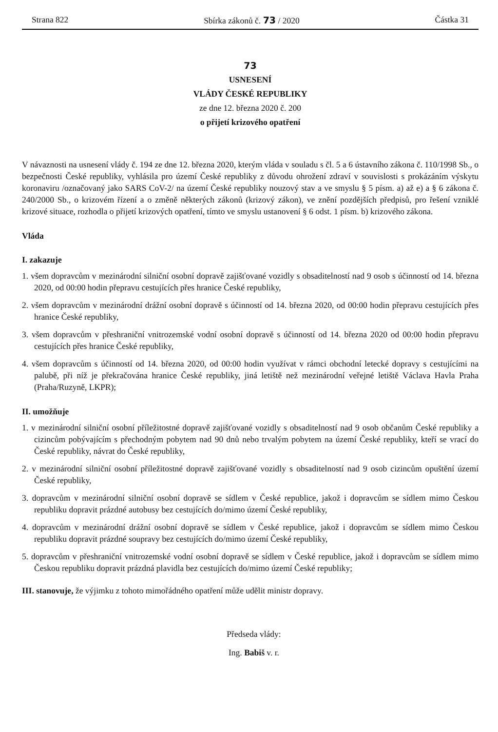Strana 822 Sbírka zákonů č. 73 / 2020 Částka 31
73
USNESENÍ
VLÁDY ČESKÉ REPUBLIKY
ze dne 12. března 2020 č. 200
o přijetí krizového opatření
V návaznosti na usnesení vlády č. 194 ze dne 12. března 2020, kterým vláda v souladu s čl. 5 a 6 ústavního zákona č. 110/1998 Sb., o bezpečnosti České republiky, vyhlásila pro území České republiky z důvodu ohrožení zdraví v souvislosti s prokázáním výskytu koronaviru /označovaný jako SARS CoV-2/ na území České republiky nouzový stav a ve smyslu § 5 písm. a) až e) a § 6 zákona č. 240/2000 Sb., o krizovém řízení a o změně některých zákonů (krizový zákon), ve znění pozdějších předpisů, pro řešení vzniklé krizové situace, rozhodla o přijetí krizových opatření, tímto ve smyslu ustanovení § 6 odst. 1 písm. b) krizového zákona.
Vláda
I. zakazuje
1. všem dopravcům v mezinárodní silniční osobní dopravě zajišťované vozidly s obsaditelností nad 9 osob s účinností od 14. března 2020, od 00:00 hodin přepravu cestujících přes hranice České republiky,
2. všem dopravcům v mezinárodní drážní osobní dopravě s účinností od 14. března 2020, od 00:00 hodin přepravu cestujících přes hranice České republiky,
3. všem dopravcům v přeshraniční vnitrozemské vodní osobní dopravě s účinností od 14. března 2020 od 00:00 hodin přepravu cestujících přes hranice České republiky,
4. všem dopravcům s účinností od 14. března 2020, od 00:00 hodin využívat v rámci obchodní letecké dopravy s cestujícími na palubě, při níž je překračována hranice České republiky, jiná letiště než mezinárodní veřejné letiště Václava Havla Praha (Praha/Ruzyně, LKPR);
II. umožňuje
1. v mezinárodní silniční osobní příležitostné dopravě zajišťované vozidly s obsaditelností nad 9 osob občanům České republiky a cizincům pobývajícím s přechodným pobytem nad 90 dnů nebo trvalým pobytem na území České republiky, kteří se vrací do České republiky, návrat do České republiky,
2. v mezinárodní silniční osobní příležitostné dopravě zajišťované vozidly s obsaditelností nad 9 osob cizincům opuštění území České republiky,
3. dopravcům v mezinárodní silniční osobní dopravě se sídlem v České republice, jakož i dopravcům se sídlem mimo Českou republiku dopravit prázdné autobusy bez cestujících do/mimo území České republiky,
4. dopravcům v mezinárodní drážní osobní dopravě se sídlem v České republice, jakož i dopravcům se sídlem mimo Českou republiku dopravit prázdné soupravy bez cestujících do/mimo území České republiky,
5. dopravcům v přeshraniční vnitrozemské vodní osobní dopravě se sídlem v České republice, jakož i dopravcům se sídlem mimo Českou republiku dopravit prázdná plavidla bez cestujících do/mimo území České republiky;
III. stanovuje, že výjimku z tohoto mimořádného opatření může udělit ministr dopravy.
Předseda vlády:
Ing. Babiš v. r.